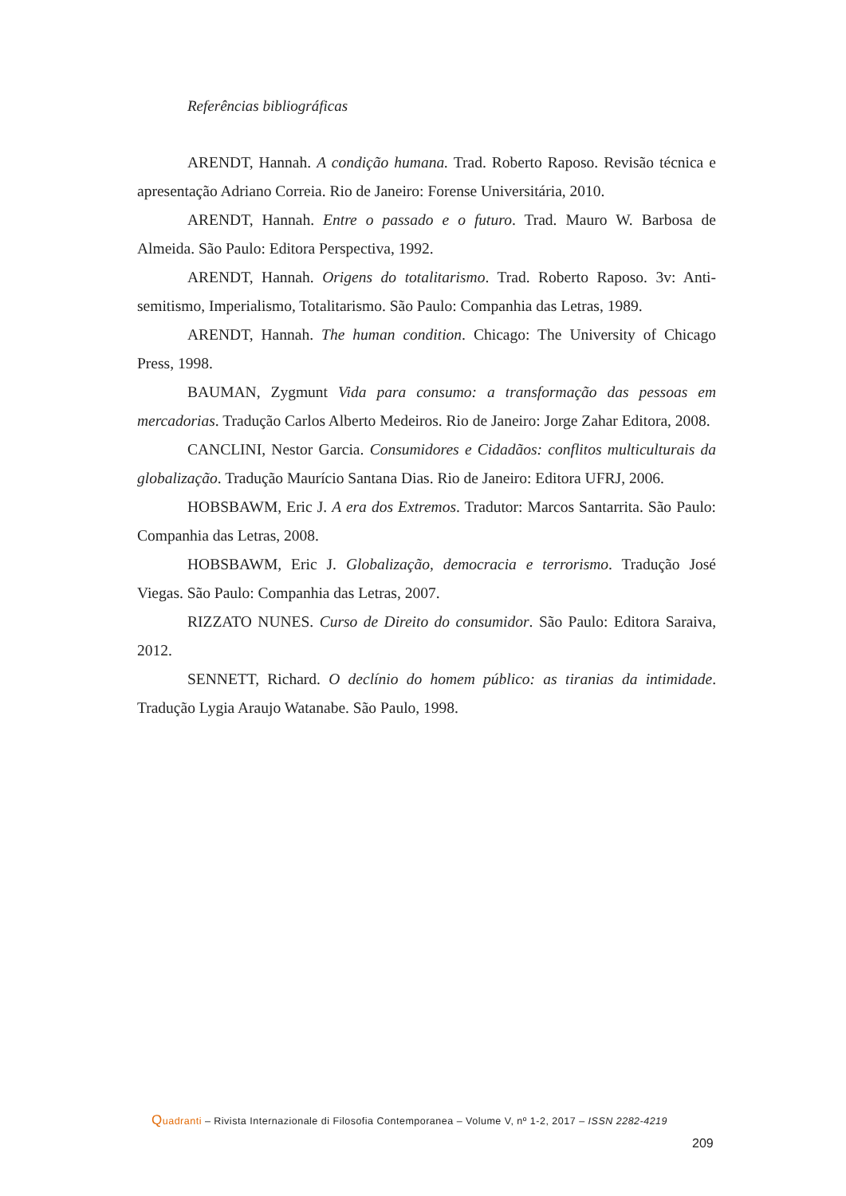Referências bibliográficas
ARENDT, Hannah. A condição humana. Trad. Roberto Raposo. Revisão técnica e apresentação Adriano Correia. Rio de Janeiro: Forense Universitária, 2010.
ARENDT, Hannah. Entre o passado e o futuro. Trad. Mauro W. Barbosa de Almeida. São Paulo: Editora Perspectiva, 1992.
ARENDT, Hannah. Origens do totalitarismo. Trad. Roberto Raposo. 3v: Anti-semitismo, Imperialismo, Totalitarismo. São Paulo: Companhia das Letras, 1989.
ARENDT, Hannah. The human condition. Chicago: The University of Chicago Press, 1998.
BAUMAN, Zygmunt Vida para consumo: a transformação das pessoas em mercadorias. Tradução Carlos Alberto Medeiros. Rio de Janeiro: Jorge Zahar Editora, 2008.
CANCLINI, Nestor Garcia. Consumidores e Cidadãos: conflitos multiculturais da globalização. Tradução Maurício Santana Dias. Rio de Janeiro: Editora UFRJ, 2006.
HOBSBAWM, Eric J. A era dos Extremos. Tradutor: Marcos Santarrita. São Paulo: Companhia das Letras, 2008.
HOBSBAWM, Eric J. Globalização, democracia e terrorismo. Tradução José Viegas. São Paulo: Companhia das Letras, 2007.
RIZZATO NUNES. Curso de Direito do consumidor. São Paulo: Editora Saraiva, 2012.
SENNETT, Richard. O declínio do homem público: as tiranias da intimidade. Tradução Lygia Araujo Watanabe. São Paulo, 1998.
Quadranti – Rivista Internazionale di Filosofia Contemporanea – Volume V, nº 1-2, 2017 – ISSN 2282-4219
209